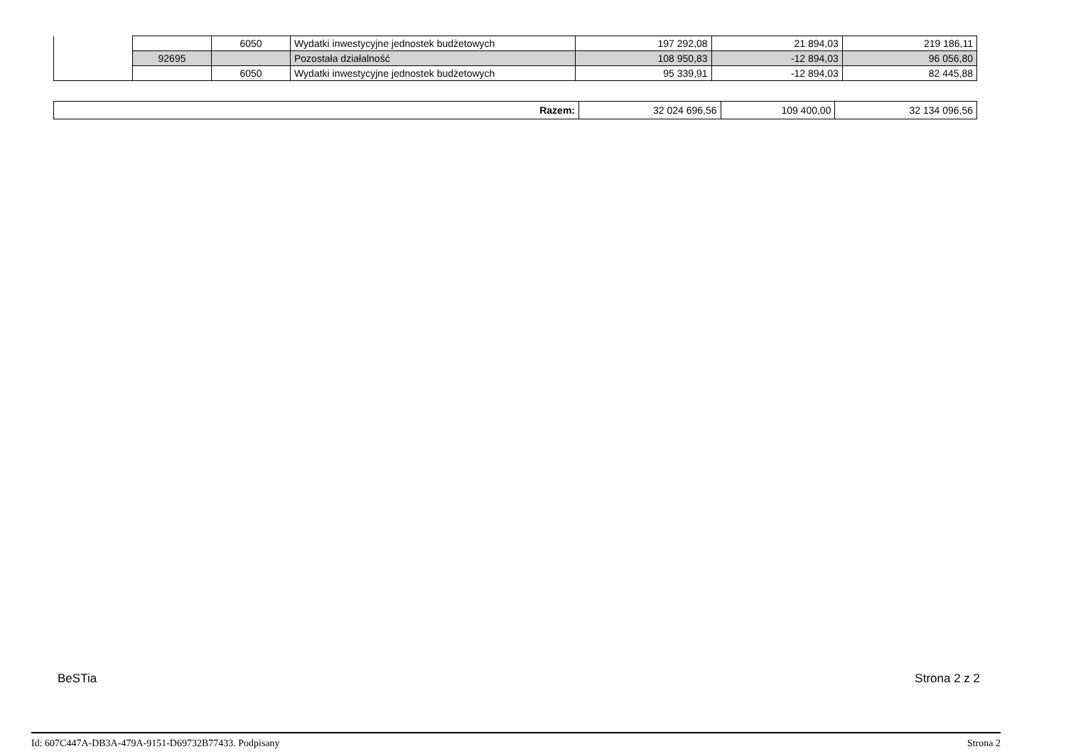| | | 6050 | Wydatki inwestycyjne jednostek budżetowych | 197 292,08 | 21 894,03 | 219 186,11 |
| | 92695 | | Pozostała działalność | 108 950,83 | -12 894,03 | 96 056,80 |
| | | 6050 | Wydatki inwestycyjne jednostek budżetowych | 95 339,91 | -12 894,03 | 82 445,88 |
| Razem: | 32 024 696,56 | 109 400,00 | 32 134 096,56 |
BeSTia Strona 2 z 2
Id: 607C447A-DB3A-479A-9151-D69732B77433. Podpisany Strona 2